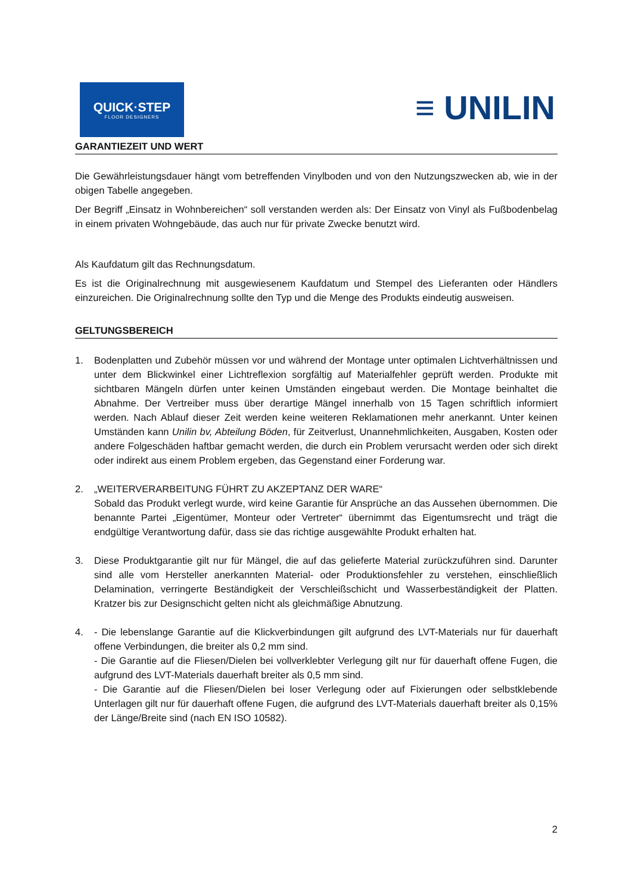QUICK·STEP
FLOOR DESIGNERS
≡ UNILIN
GARANTIEZEIT UND WERT
Die Gewährleistungsdauer hängt vom betreffenden Vinylboden und von den Nutzungszwecken ab, wie in der obigen Tabelle angegeben.
Der Begriff „Einsatz in Wohnbereichen“ soll verstanden werden als: Der Einsatz von Vinyl als Fußbodenbelag in einem privaten Wohngebäude, das auch nur für private Zwecke benutzt wird.
Als Kaufdatum gilt das Rechnungsdatum.
Es ist die Originalrechnung mit ausgewiesenem Kaufdatum und Stempel des Lieferanten oder Händlers einzureichen. Die Originalrechnung sollte den Typ und die Menge des Produkts eindeutig ausweisen.
GELTUNGSBEREICH
1. Bodenplatten und Zubehör müssen vor und während der Montage unter optimalen Lichtverhältnissen und unter dem Blickwinkel einer Lichtreflexion sorgfältig auf Materialfehler geprüft werden. Produkte mit sichtbaren Mängeln dürfen unter keinen Umständen eingebaut werden. Die Montage beinhaltet die Abnahme. Der Vertreiber muss über derartige Mängel innerhalb von 15 Tagen schriftlich informiert werden. Nach Ablauf dieser Zeit werden keine weiteren Reklamationen mehr anerkannt. Unter keinen Umständen kann Unilin bv, Abteilung Böden, für Zeitverlust, Unannehmlichkeiten, Ausgaben, Kosten oder andere Folgeschäden haftbar gemacht werden, die durch ein Problem verursacht werden oder sich direkt oder indirekt aus einem Problem ergeben, das Gegenstand einer Forderung war.
2. „WEITERVERARBEITUNG FÜHRT ZU AKZEPTANZ DER WARE“
Sobald das Produkt verlegt wurde, wird keine Garantie für Ansprüche an das Aussehen übernommen. Die benannte Partei „Eigentümer, Monteur oder Vertreter“ übernimmt das Eigentumsrecht und trägt die endgültige Verantwortung dafür, dass sie das richtige ausgewählte Produkt erhalten hat.
3. Diese Produktgarantie gilt nur für Mängel, die auf das gelieferte Material zurückzuführen sind. Darunter sind alle vom Hersteller anerkannten Material- oder Produktionsfehler zu verstehen, einschließlich Delamination, verringerte Beständigkeit der Verschleißschicht und Wasserbeständigkeit der Platten. Kratzer bis zur Designschicht gelten nicht als gleichmäßige Abnutzung.
4. - Die lebenslange Garantie auf die Klickverbindungen gilt aufgrund des LVT-Materials nur für dauerhaft offene Verbindungen, die breiter als 0,2 mm sind.
- Die Garantie auf die Fliesen/Dielen bei vollverklebter Verlegung gilt nur für dauerhaft offene Fugen, die aufgrund des LVT-Materials dauerhaft breiter als 0,5 mm sind.
- Die Garantie auf die Fliesen/Dielen bei loser Verlegung oder auf Fixierungen oder selbstklebende Unterlagen gilt nur für dauerhaft offene Fugen, die aufgrund des LVT-Materials dauerhaft breiter als 0,15% der Länge/Breite sind (nach EN ISO 10582).
2